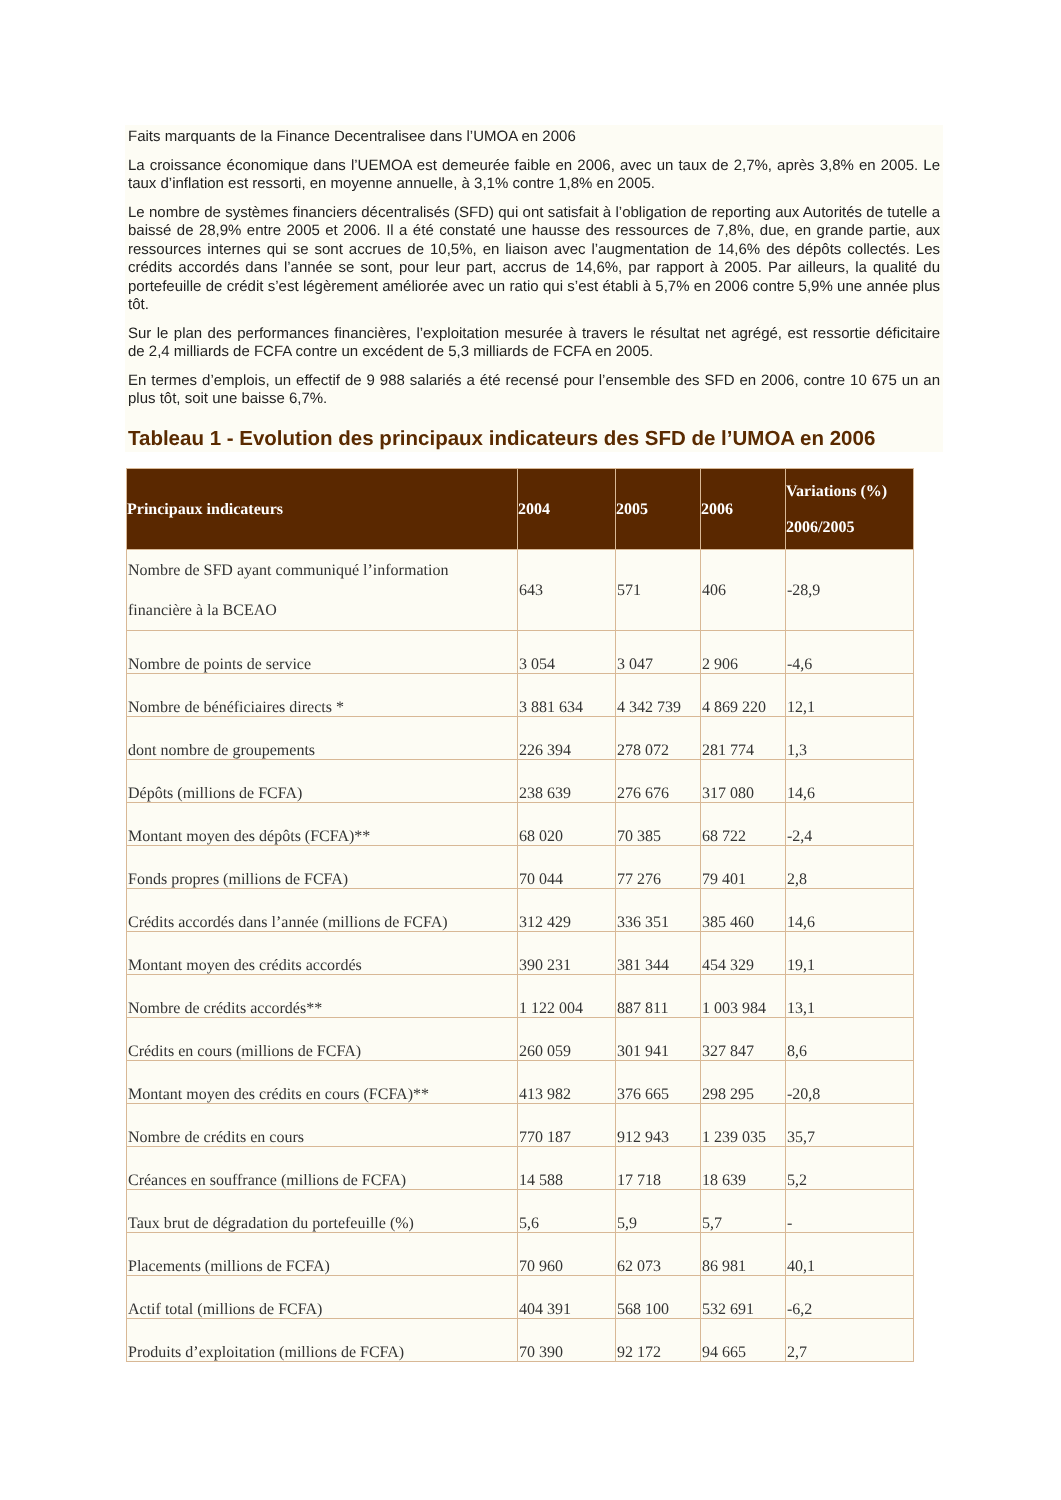Faits marquants de la Finance Decentralisee dans l’UMOA en 2006
La croissance économique dans l’UEMOA est demeurée faible en 2006, avec un taux de 2,7%, après 3,8% en 2005. Le taux d’inflation est ressorti, en moyenne annuelle, à 3,1% contre 1,8% en 2005.
Le nombre de systèmes financiers décentralisés (SFD) qui ont satisfait à l’obligation de reporting aux Autorités de tutelle a baissé de 28,9% entre 2005 et 2006. Il a été constaté une hausse des ressources de 7,8%, due, en grande partie, aux ressources internes qui se sont accrues de 10,5%, en liaison avec l’augmentation de 14,6% des dépôts collectés. Les crédits accordés dans l’année se sont, pour leur part, accrus de 14,6%, par rapport à 2005. Par ailleurs, la qualité du portefeuille de crédit s’est légèrement améliorée avec un ratio qui s’est établi à 5,7% en 2006 contre 5,9% une année plus tôt.
Sur le plan des performances financières, l’exploitation mesurée à travers le résultat net agrégé, est ressortie déficitaire de 2,4 milliards de FCFA contre un excédent de 5,3 milliards de FCFA en 2005.
En termes d’emplois, un effectif de 9 988 salariés a été recensé pour l’ensemble des SFD en 2006, contre 10 675 un an plus tôt, soit une baisse 6,7%.
Tableau 1 - Evolution des principaux indicateurs des SFD de l’UMOA en 2006
| Principaux indicateurs | 2004 | 2005 | 2006 | Variations (%) 2006/2005 |
| --- | --- | --- | --- | --- |
| Nombre de SFD ayant communiqué l’information financière à la BCEAO | 643 | 571 | 406 | -28,9 |
| Nombre de points de service | 3 054 | 3 047 | 2 906 | -4,6 |
| Nombre de bénéficiaires directs * | 3 881 634 | 4 342 739 | 4 869 220 | 12,1 |
| dont nombre de groupements | 226 394 | 278 072 | 281 774 | 1,3 |
| Dépôts (millions de FCFA) | 238 639 | 276 676 | 317 080 | 14,6 |
| Montant moyen des dépôts (FCFA)** | 68 020 | 70 385 | 68 722 | -2,4 |
| Fonds propres (millions de FCFA) | 70 044 | 77 276 | 79 401 | 2,8 |
| Crédits accordés dans l’année (millions de FCFA) | 312 429 | 336 351 | 385 460 | 14,6 |
| Montant moyen des crédits accordés | 390 231 | 381 344 | 454 329 | 19,1 |
| Nombre de crédits accordés** | 1 122 004 | 887 811 | 1 003 984 | 13,1 |
| Crédits en cours (millions de FCFA) | 260 059 | 301 941 | 327 847 | 8,6 |
| Montant moyen des crédits en cours (FCFA)** | 413 982 | 376 665 | 298 295 | -20,8 |
| Nombre de crédits en cours | 770 187 | 912 943 | 1 239 035 | 35,7 |
| Créances en souffrance (millions de FCFA) | 14 588 | 17 718 | 18 639 | 5,2 |
| Taux brut de dégradation du portefeuille (%) | 5,6 | 5,9 | 5,7 | - |
| Placements (millions de FCFA) | 70 960 | 62 073 | 86 981 | 40,1 |
| Actif total (millions de FCFA) | 404 391 | 568 100 | 532 691 | -6,2 |
| Produits d’exploitation (millions de FCFA) | 70 390 | 92 172 | 94 665 | 2,7 |